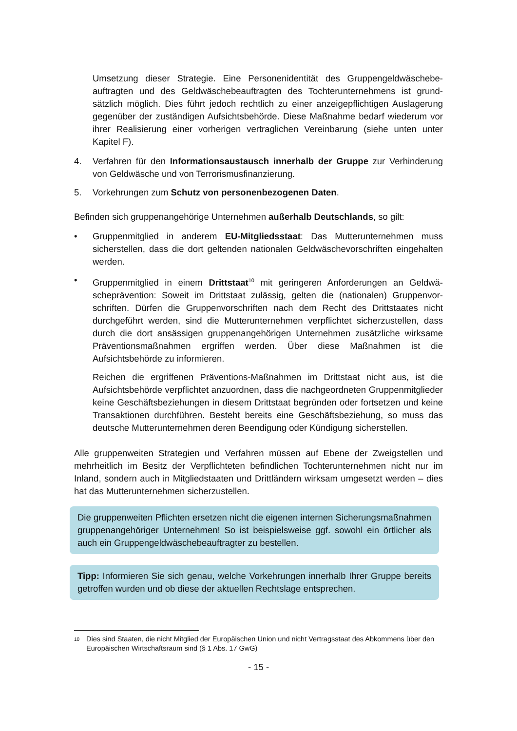Umsetzung dieser Strategie. Eine Personenidentität des Gruppengeldwäschebe­auftragten und des Geldwäschebeauftragten des Tochterunternehmens ist grund­sätzlich möglich. Dies führt jedoch rechtlich zu einer anzeigepflichtigen Auslage­rung gegenüber der zuständigen Aufsichtsbehörde. Diese Maßnahme bedarf wie­derum vor ihrer Realisierung einer vorherigen vertraglichen Vereinbarung (siehe unten unter Kapitel F).
4. Verfahren für den Informationsaustausch innerhalb der Gruppe zur Verhinde­rung von Geldwäsche und von Terrorismusfinanzierung.
5. Vorkehrungen zum Schutz von personenbezogenen Daten.
Befinden sich gruppenangehörige Unternehmen außerhalb Deutschlands, so gilt:
• Gruppenmitglied in anderem EU-Mitgliedsstaat: Das Mutterunternehmen muss sicherstellen, dass die dort geltenden nationalen Geldwäschevorschriften einge­halten werden.
• Gruppenmitglied in einem Drittstaat<sup>10</sup> mit geringeren Anforderungen an Geldwä­scheprävention: Soweit im Drittstaat zulässig, gelten die (nationalen) Gruppenvor­schriften. Dürfen die Gruppenvorschriften nach dem Recht des Drittstaates nicht durchgeführt werden, sind die Mutterunternehmen verpflichtet sicherzustellen, dass durch die dort ansässigen gruppenangehörigen Unternehmen zusätzliche wirksame Präventionsmaßnahmen ergriffen werden. Über diese Maßnahmen ist die Aufsichtsbehörde zu informieren.
Reichen die ergriffenen Präventions-Maßnahmen im Drittstaat nicht aus, ist die Aufsichtsbehörde verpflichtet anzuordnen, dass die nachgeordneten Gruppenmit­glieder keine Geschäftsbeziehungen in diesem Drittstaat begründen oder fortset­zen und keine Transaktionen durchführen. Besteht bereits eine Geschäftsbezie­hung, so muss das deutsche Mutterunternehmen deren Beendigung oder Kündi­gung sicherstellen.
Alle gruppenweiten Strategien und Verfahren müssen auf Ebene der Zweigstellen und mehrheitlich im Besitz der Verpflichteten befindlichen Tochterunternehmen nicht nur im Inland, sondern auch in Mitgliedstaaten und Drittländern wirksam umgesetzt werden – dies hat das Mutterunternehmen sicherzustellen.
Die gruppenweiten Pflichten ersetzen nicht die eigenen internen Sicherungsmaß­nahmen gruppenangehöriger Unternehmen! So ist beispielsweise ggf. sowohl ein örtlicher als auch ein Gruppengeldwäschebeauftragter zu bestellen.
Tipp: Informieren Sie sich genau, welche Vorkehrungen innerhalb Ihrer Gruppe bereits getroffen wurden und ob diese der aktuellen Rechtslage entsprechen.
<sup>10</sup> Dies sind Staaten, die nicht Mitglied der Europäischen Union und nicht Vertragsstaat des Abkommens über den Europäischen Wirtschaftsraum sind (§ 1 Abs. 17 GwG)
- 15 -